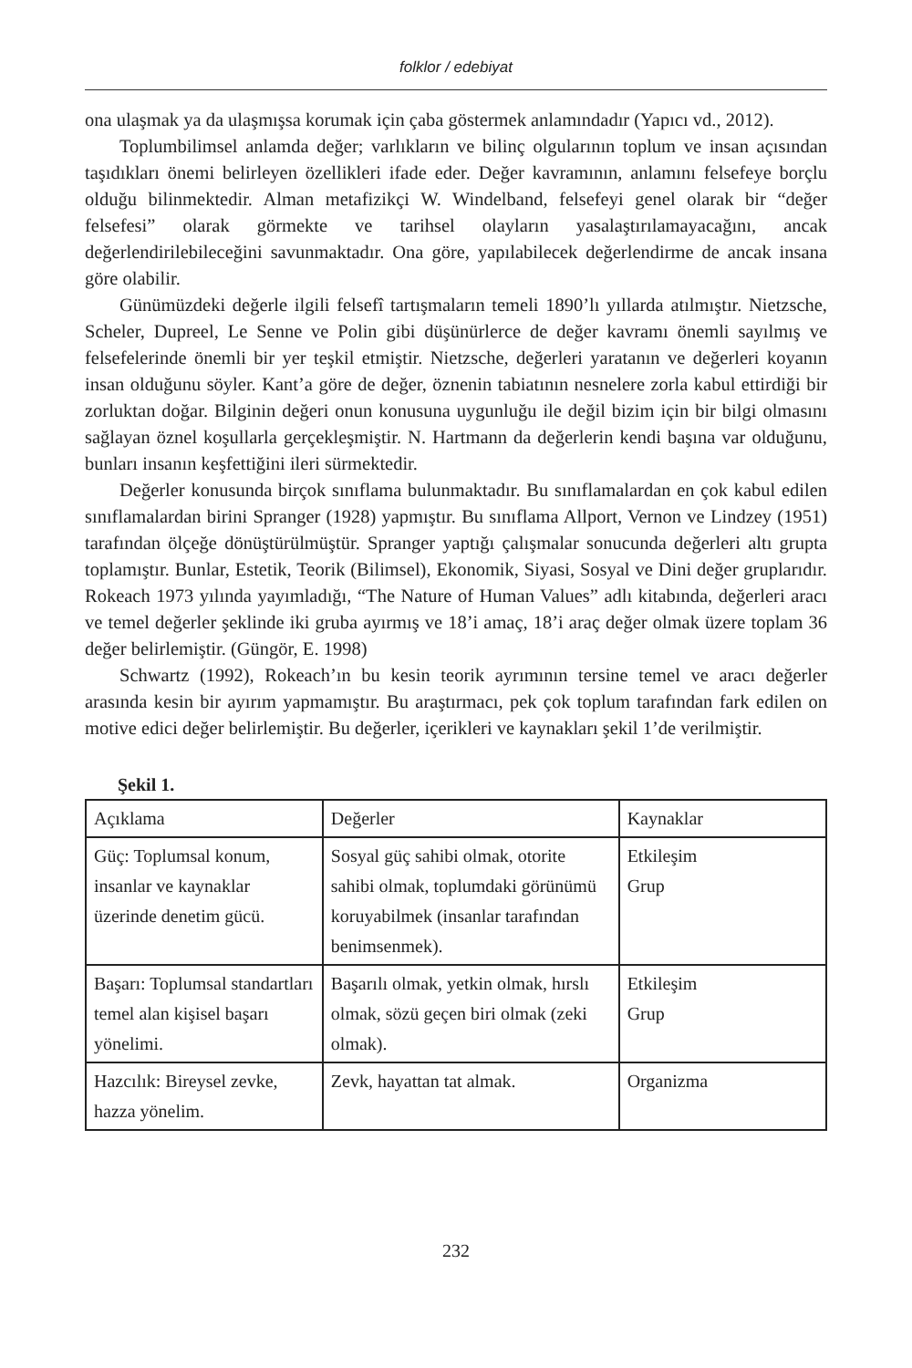folklor / edebiyat
ona ulaşmak ya da ulaşmışsa korumak için çaba göstermek anlamındadır (Yapıcı vd., 2012).
Toplumbilimsel anlamda değer; varlıkların ve bilinç olgularının toplum ve insan açısından taşıdıkları önemi belirleyen özellikleri ifade eder. Değer kavramının, anlamını felsefeye borçlu olduğu bilinmektedir. Alman metafizikçi W. Windelband, felsefeyi genel olarak bir “değer felsefesi” olarak görmekte ve tarihsel olayların yasalaştırılamayacağını, ancak değerlendirilebileceğini savunmaktadır. Ona göre, yapılabilecek değerlendirme de ancak insana göre olabilir.
Günümüzdeki değerle ilgili felsefî tartışmaların temeli 1890’lı yıllarda atılmıştır. Nietzsche, Scheler, Dupreel, Le Senne ve Polin gibi düşünürlerce de değer kavramı önemli sayılmış ve felsefelerinde önemli bir yer teşkil etmiştir. Nietzsche, değerleri yaratanın ve değerleri koyanın insan olduğunu söyler. Kant’a göre de değer, öznenin tabiatının nesnelere zorla kabul ettirdiği bir zorluktan doğar. Bilginin değeri onun konusuna uygunluğu ile değil bizim için bir bilgi olmasını sağlayan öznel koşullarla gerçekleşmiştir. N. Hartmann da değerlerin kendi başına var olduğunu, bunları insanın keşfettiğini ileri sürmektedir.
Değerler konusunda birçok sınıflama bulunmaktadır. Bu sınıflamalardan en çok kabul edilen sınıflamalardan birini Spranger (1928) yapmıştır. Bu sınıflama Allport, Vernon ve Lindzey (1951) tarafından ölçeğe dönüştürülmüştür. Spranger yaptığı çalışmalar sonucunda değerleri altı grupta toplamıştır. Bunlar, Estetik, Teorik (Bilimsel), Ekonomik, Siyasi, Sosyal ve Dini değer gruplarıdır. Rokeach 1973 yılında yayımladığı, “The Nature of Human Values” adlı kitabında, değerleri aracı ve temel değerler şeklinde iki gruba ayırmış ve 18’i amaç, 18’i araç değer olmak üzere toplam 36 değer belirlemiştir. (Güngör, E. 1998)
Schwartz (1992), Rokeach’ın bu kesin teorik ayrımının tersine temel ve aracı değerler arasında kesin bir ayırım yapmamıştır. Bu araştırmacı, pek çok toplum tarafından fark edilen on motive edici değer belirlemiştir. Bu değerler, içerikleri ve kaynakları şekil 1’de verilmiştir.
Şekil 1.
| Açıklama | Değerler | Kaynaklar |
| Güç: Toplumsal konum, insanlar ve kaynaklar üzerinde denetim gücü. | Sosyal güç sahibi olmak, otorite sahibi olmak, toplumdaki görünümü koruyabilmek (insanlar tarafından benimsenmek). | Etkileşim Grup |
| Başarı: Toplumsal standartları temel alan kişisel başarı yönelimi. | Başarılı olmak, yetkin olmak, hırslı olmak, sözü geçen biri olmak (zeki olmak). | Etkileşim Grup |
| Hazcılık: Bireysel zevke, hazza yönelim. | Zevk, hayattan tat almak. | Organizma |
232